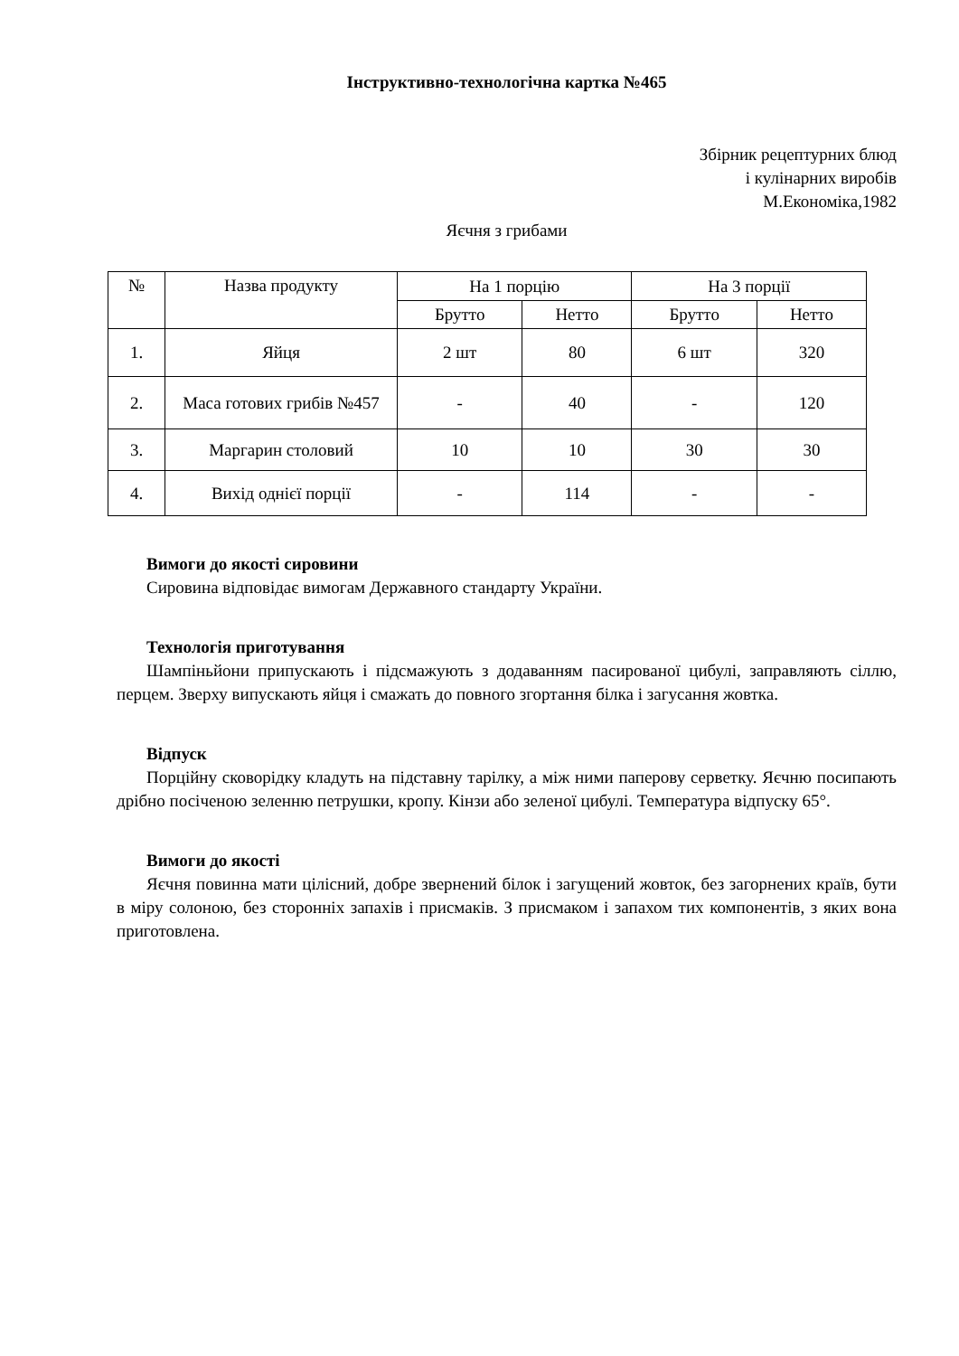Інструктивно-технологічна картка №465
Збірник рецептурних блюд
і кулінарних виробів
М.Економіка,1982
Яєчня з грибами
| № | Назва продукту | На 1 порцію | | На 3 порції | |
| --- | --- | --- | --- | --- | --- |
| | | Брутто | Нетто | Брутто | Нетто |
| 1. | Яйця | 2 шт | 80 | 6 шт | 320 |
| 2. | Маса готових грибів №457 | - | 40 | - | 120 |
| 3. | Маргарин столовий | 10 | 10 | 30 | 30 |
| 4. | Вихід однієї порції | - | 114 | - | - |
Вимоги до якості сировини
Сировина відповідає вимогам Державного стандарту України.
Технологія приготування
Шампіньйони припускають і підсмажують з додаванням пасированої цибулі, заправляють сіллю, перцем. Зверху випускають яйця і смажать до повного згортання білка і загусання жовтка.
Відпуск
Порційну сковорідку кладуть на підставну тарілку, а між ними паперову серветку. Яєчню посипають дрібно посіченою зеленню петрушки, кропу. Кінзи або зеленої цибулі. Температура відпуску 65°.
Вимоги до якості
Яєчня повинна мати цілісний, добре звернений білок і загущений жовток, без загорнених країв, бути в міру солоною, без сторонніх запахів і присмаків. З присмаком і запахом тих компонентів, з яких вона приготовлена.